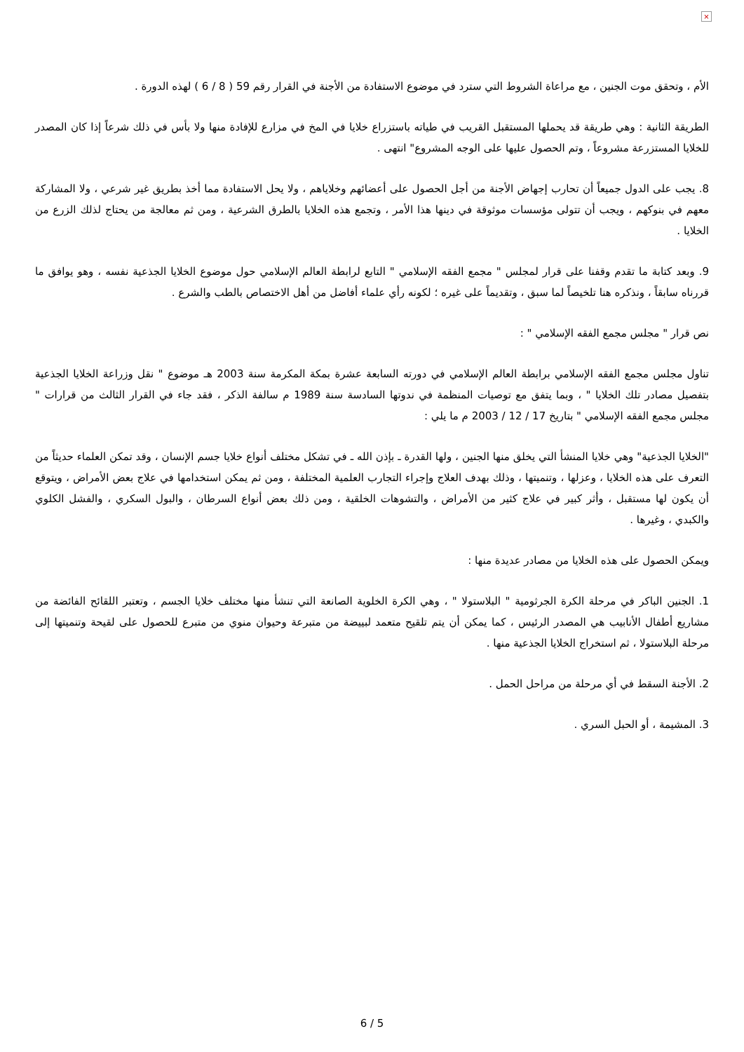×
الأم ، وتحقق موت الجنين ، مع مراعاة الشروط التي سترد في موضوع الاستفادة من الأجنة في القرار رقم 59 ( 8 / 6 ) لهذه الدورة .
الطريقة الثانية : وهي طريقة قد يحملها المستقبل القريب في طياته باستزراع خلايا في المخ في مزارع للإفادة منها ولا بأس في ذلك شرعاً إذا كان المصدر للخلايا المستزرعة مشروعاً ، وتم الحصول عليها على الوجه المشروع" انتهى .
8. يجب على الدول جميعاً أن تحارب إجهاض الأجنة من أجل الحصول على أعضائهم وخلاياهم ، ولا يحل الاستفادة مما أخذ بطريق غير شرعي ، ولا المشاركة معهم في بنوكهم ، ويجب أن تتولى مؤسسات موثوقة في دينها هذا الأمر ، وتجمع هذه الخلايا بالطرق الشرعية ، ومن ثم معالجة من يحتاج لذلك الزرع من الخلايا .
9. وبعد كتابة ما تقدم وقفنا على قرار لمجلس " مجمع الفقه الإسلامي " التابع لرابطة العالم الإسلامي حول موضوع الخلايا الجذعية نفسه ، وهو يوافق ما قررناه سابقاً ، ونذكره هنا تلخيصاً لما سبق ، وتقديماً على غيره ؛ لكونه رأي علماء أفاضل من أهل الاختصاص بالطب والشرع .
نص قرار " مجلس مجمع الفقه الإسلامي " :
تناول مجلس مجمع الفقه الإسلامي برابطة العالم الإسلامي في دورته السابعة عشرة بمكة المكرمة سنة 2003 هـ موضوع " نقل وزراعة الخلايا الجذعية بتفصيل مصادر تلك الخلايا " ، وبما يتفق مع توصيات المنظمة في ندوتها السادسة سنة 1989 م سالفة الذكر ، فقد جاء في القرار الثالث من قرارات " مجلس مجمع الفقه الإسلامي " بتاريخ 17 / 12 / 2003 م ما يلي :
"الخلايا الجذعية" وهي خلايا المنشأ التي يخلق منها الجنين ، ولها القدرة ـ بإذن الله ـ في تشكل مختلف أنواع خلايا جسم الإنسان ، وقد تمكن العلماء حديثاً من التعرف على هذه الخلايا ، وعزلها ، وتنميتها ، وذلك بهدف العلاج وإجراء التجارب العلمية المختلفة ، ومن ثم يمكن استخدامها في علاج بعض الأمراض ، ويتوقع أن يكون لها مستقبل ، وأثر كبير في علاج كثير من الأمراض ، والتشوهات الخلقية ، ومن ذلك بعض أنواع السرطان ، والبول السكري ، والفشل الكلوي والكبدي ، وغيرها .
ويمكن الحصول على هذه الخلايا من مصادر عديدة منها :
1. الجنين الباكر في مرحلة الكرة الجرثومية " البلاستولا " ، وهي الكرة الخلوية الصانعة التي تنشأ منها مختلف خلايا الجسم ، وتعتبر اللقائح الفائضة من مشاريع أطفال الأنابيب هي المصدر الرئيس ، كما يمكن أن يتم تلقيح متعمد لبييضة من متبرعة وحيوان منوي من متبرع للحصول على لقيحة وتنميتها إلى مرحلة البلاستولا ، ثم استخراج الخلايا الجذعية منها .
2. الأجنة السقط في أي مرحلة من مراحل الحمل .
3. المشيمة ، أو الحبل السري .
6 / 5